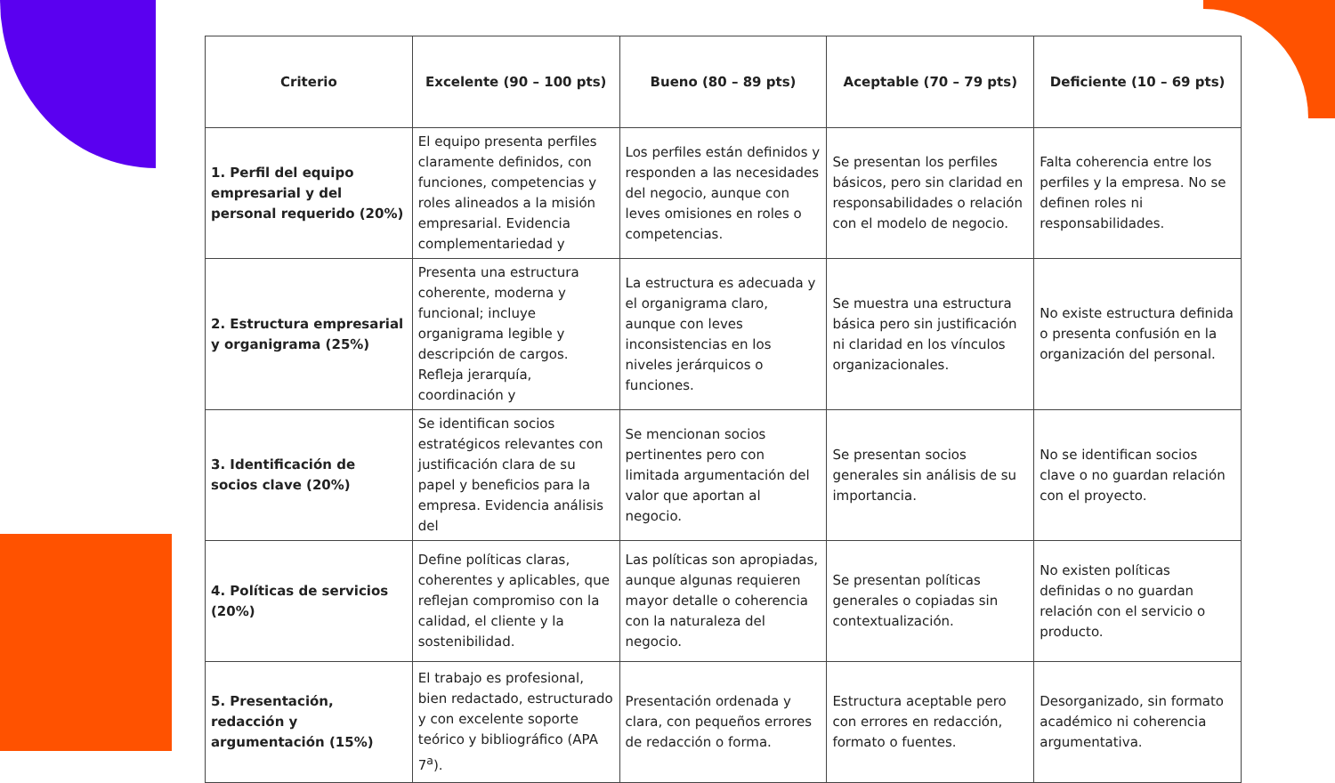| Criterio | Excelente (90 – 100 pts) | Bueno (80 – 89 pts) | Aceptable (70 – 79 pts) | Deficiente (10 – 69 pts) |
| --- | --- | --- | --- | --- |
| 1. Perfil del equipo empresarial y del personal requerido (20%) | El equipo presenta perfiles claramente definidos, con funciones, competencias y roles alineados a la misión empresarial. Evidencia complementariedad y | Los perfiles están definidos y responden a las necesidades del negocio, aunque con leves omisiones en roles o competencias. | Se presentan los perfiles básicos, pero sin claridad en responsabilidades o relación con el modelo de negocio. | Falta coherencia entre los perfiles y la empresa. No se definen roles ni responsabilidades. |
| 2. Estructura empresarial y organigrama (25%) | Presenta una estructura coherente, moderna y funcional; incluye organigrama legible y descripción de cargos. Refleja jerarquía, coordinación y | La estructura es adecuada y el organigrama claro, aunque con leves inconsistencias en los niveles jerárquicos o funciones. | Se muestra una estructura básica pero sin justificación ni claridad en los vínculos organizacionales. | No existe estructura definida o presenta confusión en la organización del personal. |
| 3. Identificación de socios clave (20%) | Se identifican socios estratégicos relevantes con justificación clara de su papel y beneficios para la empresa. Evidencia análisis del | Se mencionan socios pertinentes pero con limitada argumentación del valor que aportan al negocio. | Se presentan socios generales sin análisis de su importancia. | No se identifican socios clave o no guardan relación con el proyecto. |
| 4. Políticas de servicios (20%) | Define políticas claras, coherentes y aplicables, que reflejan compromiso con la calidad, el cliente y la sostenibilidad. | Las políticas son apropiadas, aunque algunas requieren mayor detalle o coherencia con la naturaleza del negocio. | Se presentan políticas generales o copiadas sin contextualización. | No existen políticas definidas o no guardan relación con el servicio o producto. |
| 5. Presentación, redacción y argumentación (15%) | El trabajo es profesional, bien redactado, estructurado y con excelente soporte teórico y bibliográfico (APA 7<sup>a</sup>). | Presentación ordenada y clara, con pequeños errores de redacción o forma. | Estructura aceptable pero con errores en redacción, formato o fuentes. | Desorganizado, sin formato académico ni coherencia argumentativa. |